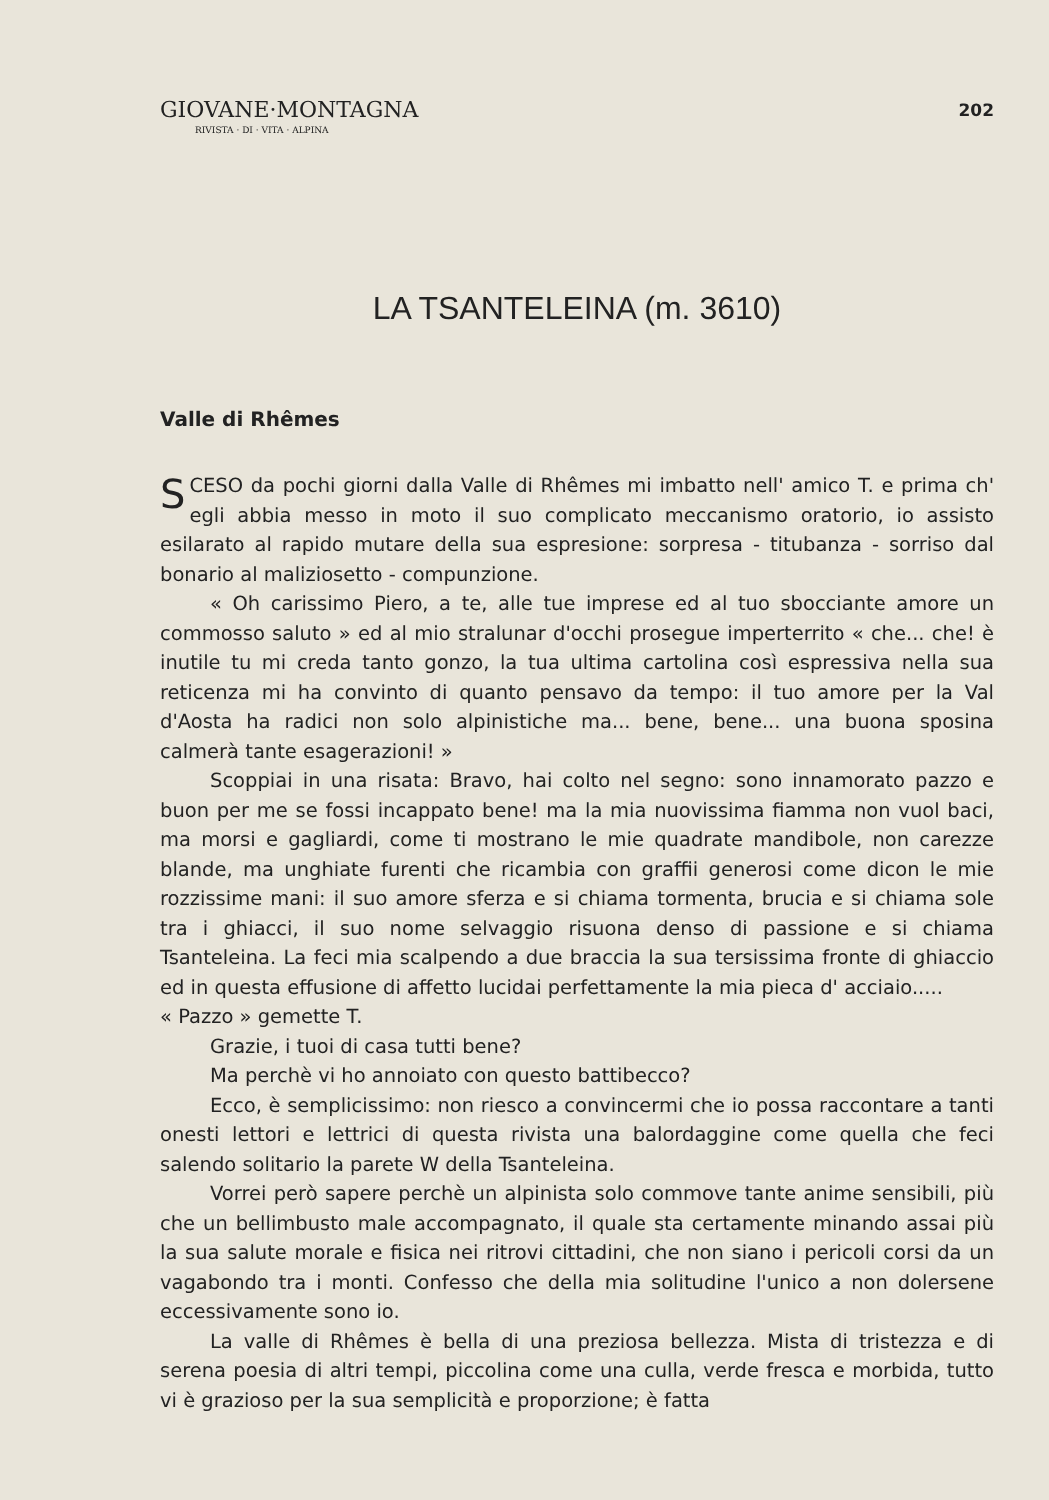GIOVANE·MONTAGNA
RIVISTA · DI · VITA · ALPINA
202
LA TSANTELEINA (m. 3610)
Valle di Rhêmes
SCESO da pochi giorni dalla Valle di Rhêmes mi imbatto nell' amico T. e prima ch' egli abbia messo in moto il suo complicato meccanismo oratorio, io assisto esilarato al rapido mutare della sua espresione: sorpresa - titubanza - sorriso dal bonario al maliziosetto - compunzione.
« Oh carissimo Piero, a te, alle tue imprese ed al tuo sbocciante amore un commosso saluto » ed al mio stralunar d'occhi prosegue imperterrito « che... che! è inutile tu mi creda tanto gonzo, la tua ultima cartolina così espressiva nella sua reticenza mi ha convinto di quanto pensavo da tempo: il tuo amore per la Val d'Aosta ha radici non solo alpinistiche ma... bene, bene... una buona sposina calmerà tante esagerazioni! »
Scoppiai in una risata: Bravo, hai colto nel segno: sono innamorato pazzo e buon per me se fossi incappato bene! ma la mia nuovissima fiamma non vuol baci, ma morsi e gagliardi, come ti mostrano le mie quadrate mandibole, non carezze blande, ma unghiate furenti che ricambia con graffii generosi come dicon le mie rozzissime mani: il suo amore sferza e si chiama tormenta, brucia e si chiama sole tra i ghiacci, il suo nome selvaggio risuona denso di passione e si chiama Tsanteleina. La feci mia scalpendo a due braccia la sua tersissima fronte di ghiaccio ed in questa effusione di affetto lucidai perfettamente la mia pieca d' acciaio.....
« Pazzo » gemette T.
Grazie, i tuoi di casa tutti bene?
Ma perchè vi ho annoiato con questo battibecco?
Ecco, è semplicissimo: non riesco a convincermi che io possa raccontare a tanti onesti lettori e lettrici di questa rivista una balordaggine come quella che feci salendo solitario la parete W della Tsanteleina.
Vorrei però sapere perchè un alpinista solo commove tante anime sensibili, più che un bellimbusto male accompagnato, il quale sta certamente minando assai più la sua salute morale e fisica nei ritrovi cittadini, che non siano i pericoli corsi da un vagabondo tra i monti. Confesso che della mia solitudine l'unico a non dolersene eccessivamente sono io.
La valle di Rhêmes è bella di una preziosa bellezza. Mista di tristezza e di serena poesia di altri tempi, piccolina come una culla, verde fresca e morbida, tutto vi è grazioso per la sua semplicità e proporzione; è fatta